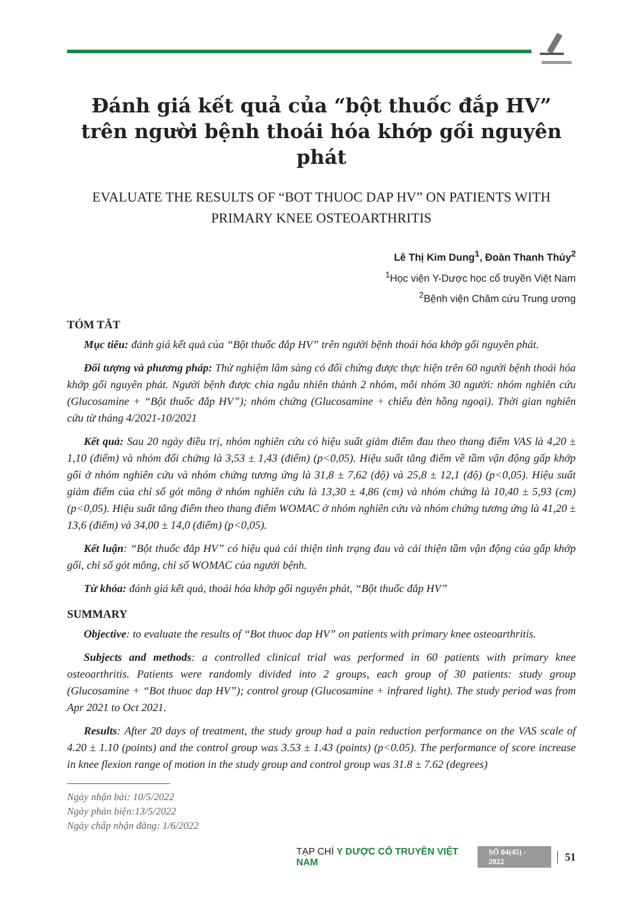Đánh giá kết quả của “bột thuốc đắp HV” trên người bệnh thoái hóa khớp gối nguyên phát
EVALUATE THE RESULTS OF “BOT THUOC DAP HV” ON PATIENTS WITH PRIMARY KNEE OSTEOARTHRITIS
Lê Thị Kim Dung<sup>1</sup>, Đoàn Thanh Thủy<sup>2</sup>
<sup>1</sup>Học viện Y-Dược học cổ truyền Việt Nam
<sup>2</sup> Bệnh viện Châm cứu Trung ương
TÓM TẮT
Mục tiêu: đánh giá kết quả của “Bột thuốc đắp HV” trên người bệnh thoái hóa khớp gối nguyên phát.
Đối tượng và phương pháp: Thử nghiệm lâm sàng có đối chứng được thực hiện trên 60 người bệnh thoái hóa khớp gối nguyên phát. Người bệnh được chia ngẫu nhiên thành 2 nhóm, mỗi nhóm 30 người: nhóm nghiên cứu (Glucosamine + “Bột thuốc đắp HV”); nhóm chứng (Glucosamine + chiếu đèn hồng ngoại). Thời gian nghiên cứu từ tháng 4/2021-10/2021
Kết quả: Sau 20 ngày điều trị, nhóm nghiên cứu có hiệu suất giảm điểm đau theo thang điểm VAS là 4,20 ± 1,10 (điểm) và nhóm đối chứng là 3,53 ± 1,43 (điểm) (p<0,05). Hiệu suất tăng điểm về tầm vận động gấp khớp gối ở nhóm nghiên cứu và nhóm chứng tương ứng là 31,8 ± 7,62 (độ) và 25,8 ± 12,1 (độ) (p<0,05). Hiệu suất giảm điểm của chỉ số gót mông ở nhóm nghiên cứu là 13,30 ± 4,86 (cm) và nhóm chứng là 10,40 ± 5,93 (cm) (p<0,05). Hiệu suất tăng điểm theo thang điểm WOMAC ở nhóm nghiên cứu và nhóm chứng tương ứng là 41,20 ± 13,6 (điểm) và 34,00 ± 14,0 (điểm) (p<0,05).
Kết luận: “Bột thuốc đắp HV” có hiệu quả cải thiện tình trạng đau và cải thiện tầm vận động của gấp khớp gối, chỉ số gót mông, chỉ số WOMAC của người bệnh.
Từ khóa: đánh giá kết quả, thoái hóa khớp gối nguyên phát, “Bột thuốc đắp HV”
SUMMARY
Objective: to evaluate the results of “Bot thuoc dap HV” on patients with primary knee osteoarthritis.
Subjects and methods: a controlled clinical trial was performed in 60 patients with primary knee osteoarthritis. Patients were randomly divided into 2 groups, each group of 30 patients: study group (Glucosamine + “Bot thuoc dap HV”); control group (Glucosamine + infrared light). The study period was from Apr 2021 to Oct 2021.
Results: After 20 days of treatment, the study group had a pain reduction performance on the VAS scale of 4.20 ± 1.10 (points) and the control group was 3.53 ± 1.43 (points) (p<0.05). The performance of score increase in knee flexion range of motion in the study group and control group was 31.8 ± 7.62 (degrees)
Ngày nhận bài: 10/5/2022
Ngày phản biện:13/5/2022
Ngày chấp nhận đăng: 1/6/2022
TẠP CHÍ Y DƯỢC CỔ TRUYỀN VIỆT NAM SỐ 04(45) - 2022 51